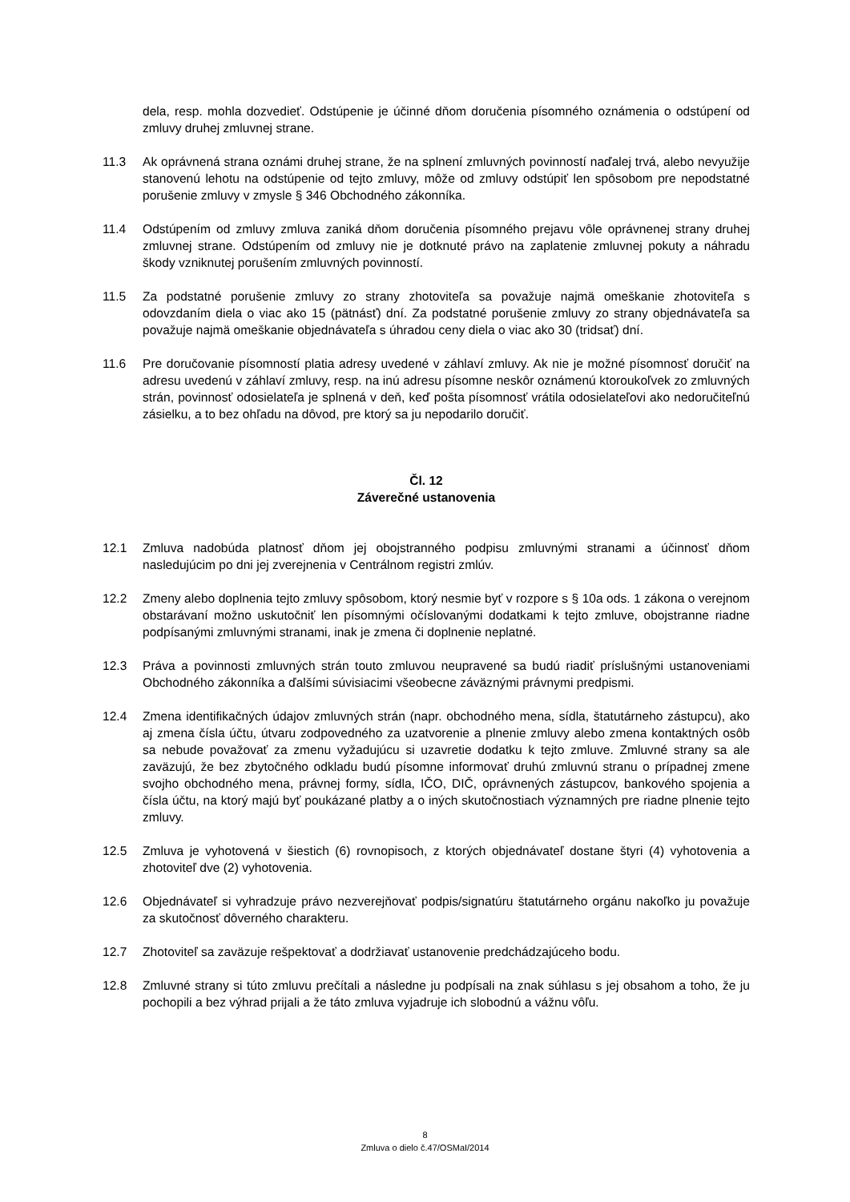dela, resp. mohla dozvedieť. Odstúpenie je účinné dňom doručenia písomného oznámenia o odstúpení od zmluvy druhej zmluvnej strane.
11.3 Ak oprávnená strana oznámi druhej strane, že na splnení zmluvných povinností naďalej trvá, alebo nevyužije stanovenú lehotu na odstúpenie od tejto zmluvy, môže od zmluvy odstúpiť len spôsobom pre nepodstatné porušenie zmluvy v zmysle § 346 Obchodného zákonníka.
11.4 Odstúpením od zmluvy zmluva zaniká dňom doručenia písomného prejavu vôle oprávnenej strany druhej zmluvnej strane. Odstúpením od zmluvy nie je dotknuté právo na zaplatenie zmluvnej pokuty a náhradu škody vzniknutej porušením zmluvných povinností.
11.5 Za podstatné porušenie zmluvy zo strany zhotoviteľa sa považuje najmä omeškanie zhotoviteľa s odovzdaním diela o viac ako 15 (pätnásť) dní. Za podstatné porušenie zmluvy zo strany objednávateľa sa považuje najmä omeškanie objednávateľa s úhradou ceny diela o viac ako 30 (tridsať) dní.
11.6 Pre doručovanie písomností platia adresy uvedené v záhlaví zmluvy. Ak nie je možné písomnosť doručiť na adresu uvedenú v záhlaví zmluvy, resp. na inú adresu písomne neskôr oznámenú ktoroukoľvek zo zmluvných strán, povinnosť odosielateľa je splnená v deň, keď pošta písomnosť vrátila odosielateľovi ako nedoručiteľnú zásielku, a to bez ohľadu na dôvod, pre ktorý sa ju nepodarilo doručiť.
Čl. 12
Záverečné ustanovenia
12.1 Zmluva nadobúda platnosť dňom jej obojstranného podpisu zmluvnými stranami a účinnosť dňom nasledujúcim po dni jej zverejnenia v Centrálnom registri zmlúv.
12.2 Zmeny alebo doplnenia tejto zmluvy spôsobom, ktorý nesmie byť v rozpore s § 10a ods. 1 zákona o verejnom obstarávaní možno uskutočniť len písomnými očíslovanými dodatkami k tejto zmluve, obojstranne riadne podpísanými zmluvnými stranami, inak je zmena či doplnenie neplatné.
12.3 Práva a povinnosti zmluvných strán touto zmluvou neupravené sa budú riadiť príslušnými ustanoveniami Obchodného zákonníka a ďalšími súvisiacimi všeobecne záväznými právnymi predpismi.
12.4 Zmena identifikačných údajov zmluvných strán (napr. obchodného mena, sídla, štatutárneho zástupcu), ako aj zmena čísla účtu, útvaru zodpovedného za uzatvorenie a plnenie zmluvy alebo zmena kontaktných osôb sa nebude považovať za zmenu vyžadujúcu si uzavretie dodatku k tejto zmluve. Zmluvné strany sa ale zaväzujú, že bez zbytočného odkladu budú písomne informovať druhú zmluvnú stranu o prípadnej zmene svojho obchodného mena, právnej formy, sídla, IČO, DIČ, oprávnených zástupcov, bankového spojenia a čísla účtu, na ktorý majú byť poukázané platby a o iných skutočnostiach významných pre riadne plnenie tejto zmluvy.
12.5 Zmluva je vyhotovená v šiestich (6) rovnopisoch, z ktorých objednávateľ dostane štyri (4) vyhotovenia a zhotoviteľ dve (2) vyhotovenia.
12.6 Objednávateľ si vyhradzuje právo nezverejňovať podpis/signatúru štatutárneho orgánu nakoľko ju považuje za skutočnosť dôverného charakteru.
12.7 Zhotoviteľ sa zaväzuje rešpektovať a dodržiavať ustanovenie predchádzajúceho bodu.
12.8 Zmluvné strany si túto zmluvu prečítali a následne ju podpísali na znak súhlasu s jej obsahom a toho, že ju pochopili a bez výhrad prijali a že táto zmluva vyjadruje ich slobodnú a vážnu vôľu.
8
Zmluva o dielo č.47/OSMaI/2014